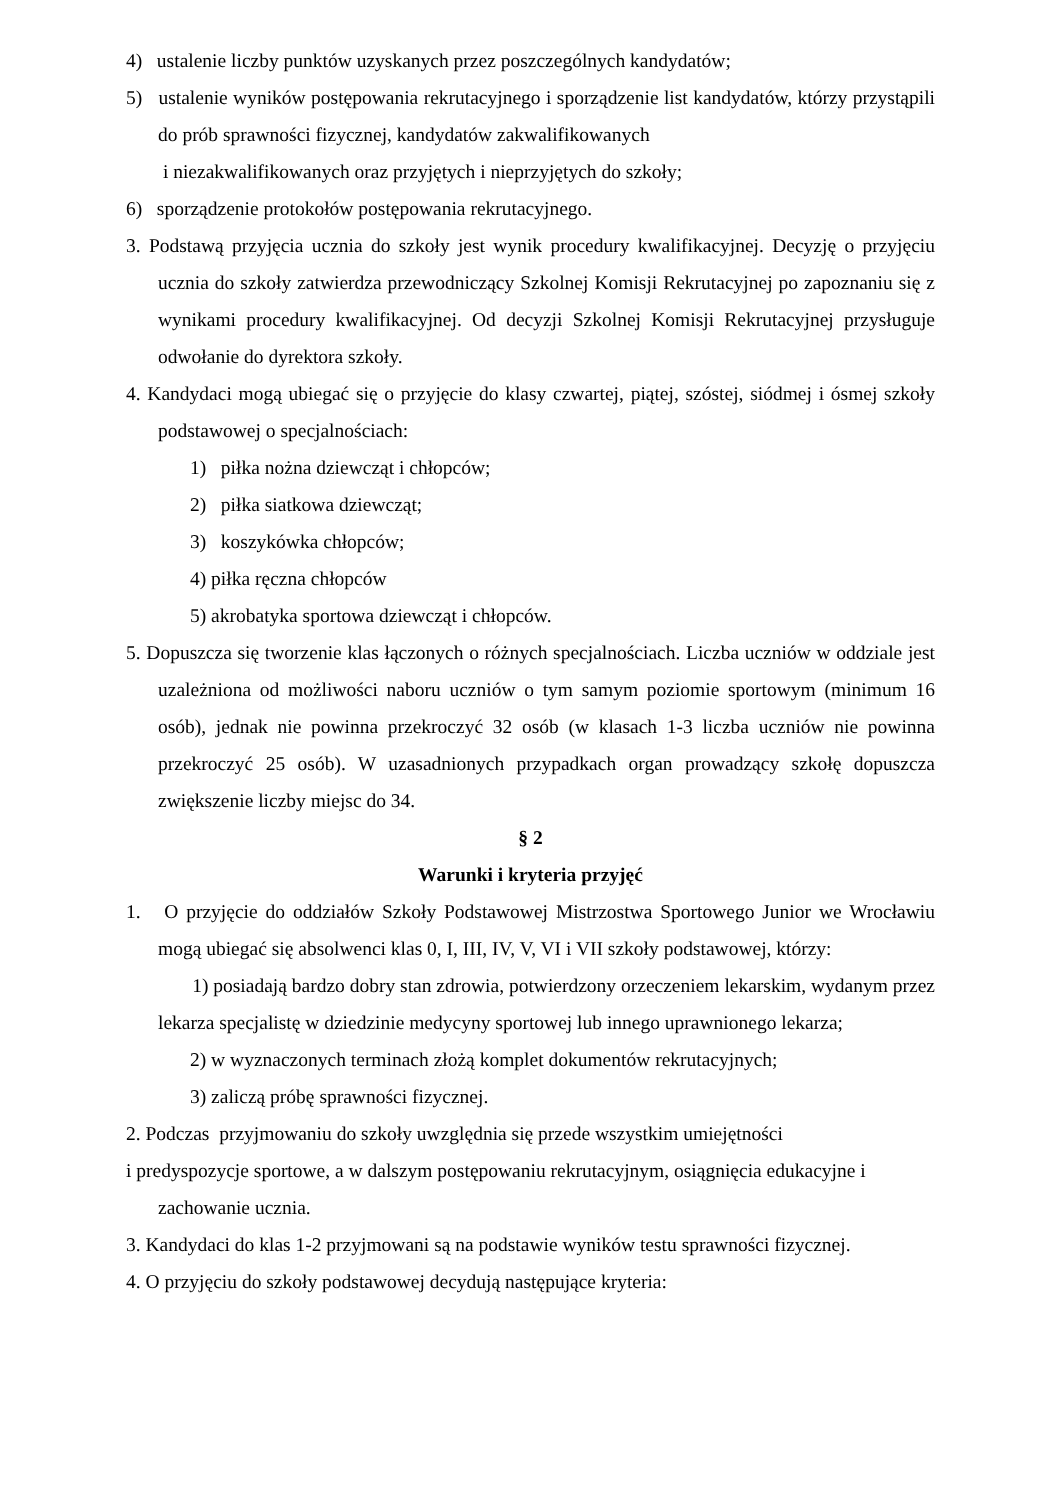4) ustalenie liczby punktów uzyskanych przez poszczególnych kandydatów;
5) ustalenie wyników postępowania rekrutacyjnego i sporządzenie list kandydatów, którzy przystąpili do prób sprawności fizycznej, kandydatów zakwalifikowanych
i niezakwalifikowanych oraz przyjętych i nieprzyjętych do szkoły;
6) sporządzenie protokołów postępowania rekrutacyjnego.
3. Podstawą przyjęcia ucznia do szkoły jest wynik procedury kwalifikacyjnej. Decyzję o przyjęciu ucznia do szkoły zatwierdza przewodniczący Szkolnej Komisji Rekrutacyjnej po zapoznaniu się z wynikami procedury kwalifikacyjnej. Od decyzji Szkolnej Komisji Rekrutacyjnej przysługuje odwołanie do dyrektora szkoły.
4. Kandydaci mogą ubiegać się o przyjęcie do klasy czwartej, piątej, szóstej, siódmej i ósmej szkoły podstawowej o specjalnościach:
1) piłka nożna dziewcząt i chłopców;
2) piłka siatkowa dziewcząt;
3) koszykówka chłopców;
4) piłka ręczna chłopców
5) akrobatyka sportowa dziewcząt i chłopców.
5. Dopuszcza się tworzenie klas łączonych o różnych specjalnościach. Liczba uczniów w oddziale jest uzależniona od możliwości naboru uczniów o tym samym poziomie sportowym (minimum 16 osób), jednak nie powinna przekroczyć 32 osób (w klasach 1-3 liczba uczniów nie powinna przekroczyć 25 osób). W uzasadnionych przypadkach organ prowadzący szkołę dopuszcza zwiększenie liczby miejsc do 34.
§ 2
Warunki i kryteria przyjęć
1. O przyjęcie do oddziałów Szkoły Podstawowej Mistrzostwa Sportowego Junior we Wrocławiu mogą ubiegać się absolwenci klas 0, I, III, IV, V, VI i VII szkoły podstawowej, którzy:
1) posiadają bardzo dobry stan zdrowia, potwierdzony orzeczeniem lekarskim, wydanym przez lekarza specjalistę w dziedzinie medycyny sportowej lub innego uprawnionego lekarza;
2) w wyznaczonych terminach złożą komplet dokumentów rekrutacyjnych;
3) zaliczą próbę sprawności fizycznej.
2. Podczas przyjmowaniu do szkoły uwzględnia się przede wszystkim umiejętności
i predyspozycje sportowe, a w dalszym postępowaniu rekrutacyjnym, osiągnięcia edukacyjne i
zachowanie ucznia.
3. Kandydaci do klas 1-2 przyjmowani są na podstawie wyników testu sprawności fizycznej.
4. O przyjęciu do szkoły podstawowej decydują następujące kryteria: